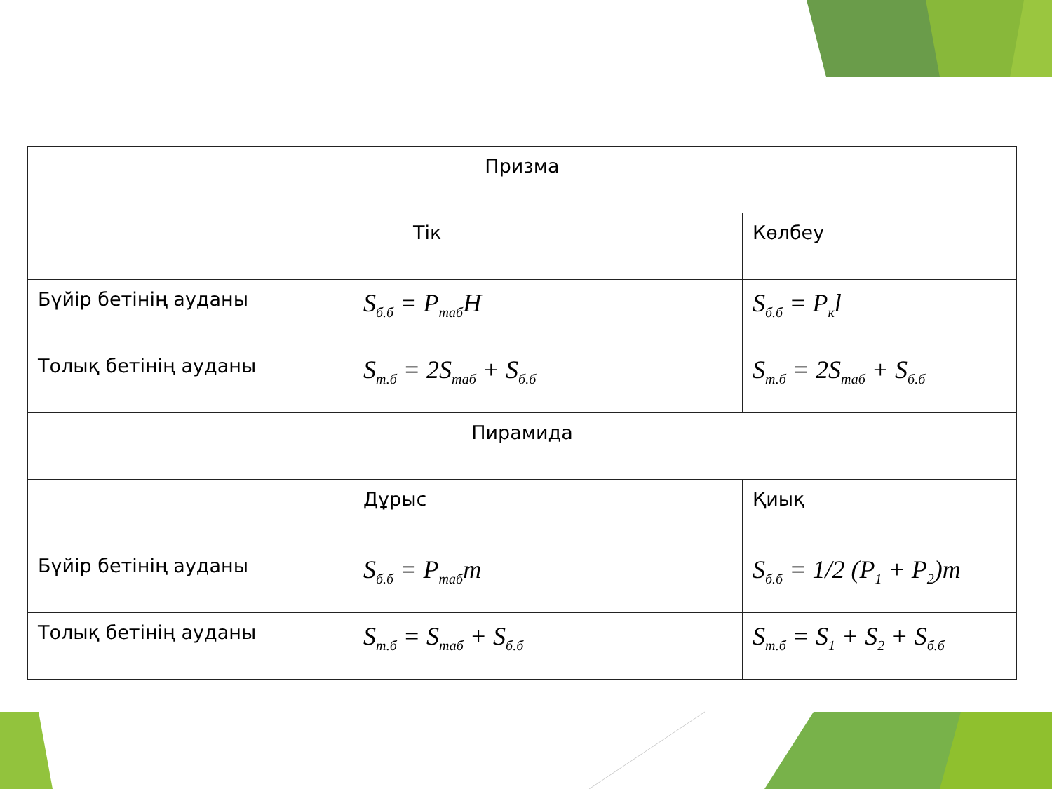| Призма | | |
| --- | --- | --- |
| | Тік | Көлбеу |
| Бүйір бетінің ауданы | S<sub>б.б</sub> = P<sub>таб</sub>H | S<sub>б.б</sub> = P<sub>к</sub>l |
| Толық бетінің ауданы | S<sub>т.б</sub> = 2S<sub>таб</sub> + S<sub>б.б</sub> | S<sub>т.б</sub> = 2S<sub>таб</sub> + S<sub>б.б</sub> |
| Пирамида | | |
| | Дұрыс | Қиық |
| Бүйір бетінің ауданы | S<sub>б.б</sub> = P<sub>таб</sub>m | S<sub>б.б</sub> = 1/2 (P<sub>1</sub> + P<sub>2</sub>)m |
| Толық бетінің ауданы | S<sub>т.б</sub> = S<sub>таб</sub> + S<sub>б.б</sub> | S<sub>т.б</sub> = S<sub>1</sub> + S<sub>2</sub> + S<sub>б.б</sub> |